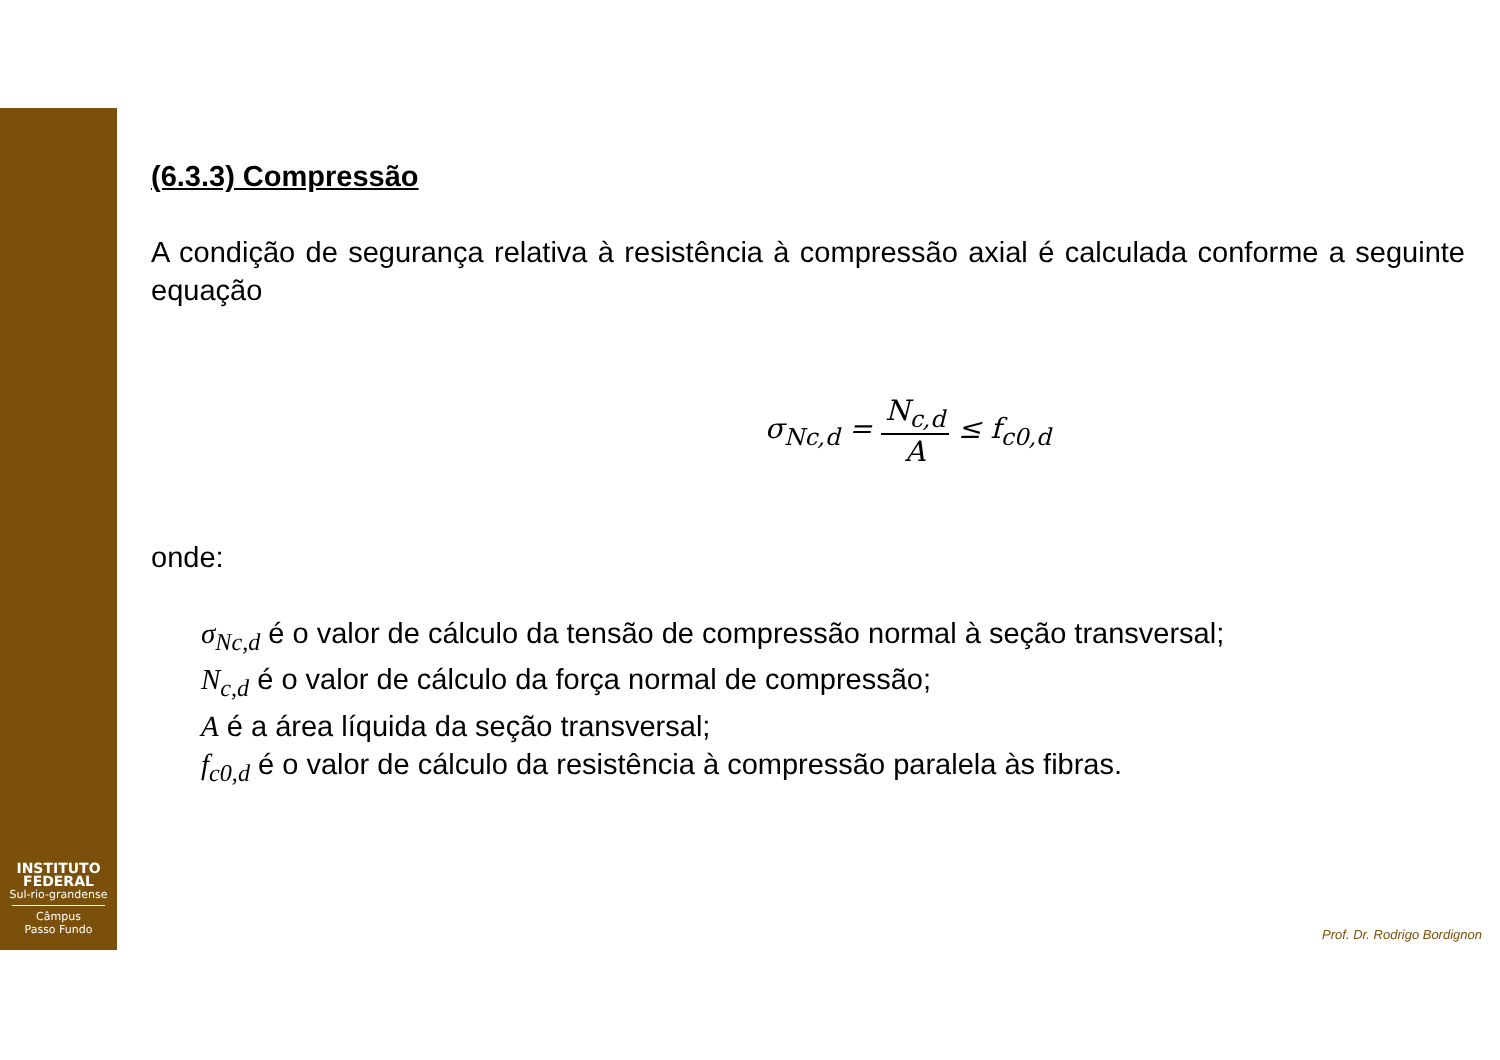INSTITUTO
FEDERAL
Sul-rio-grandense
Câmpus
Passo Fundo
(6.3.3) Compressão
A condição de segurança relativa à resistência à compressão axial é calculada conforme a seguinte equação
σ<sub>Nc,d</sub> = N<sub>c,d</sub> A ≤ f<sub>c0,d</sub>
onde:
σ<sub>Nc,d</sub> é o valor de cálculo da tensão de compressão normal à seção transversal;
N<sub>c,d</sub> é o valor de cálculo da força normal de compressão;
A é a área líquida da seção transversal;
f<sub>c0,d</sub> é o valor de cálculo da resistência à compressão paralela às fibras.
Prof. Dr. Rodrigo Bordignon